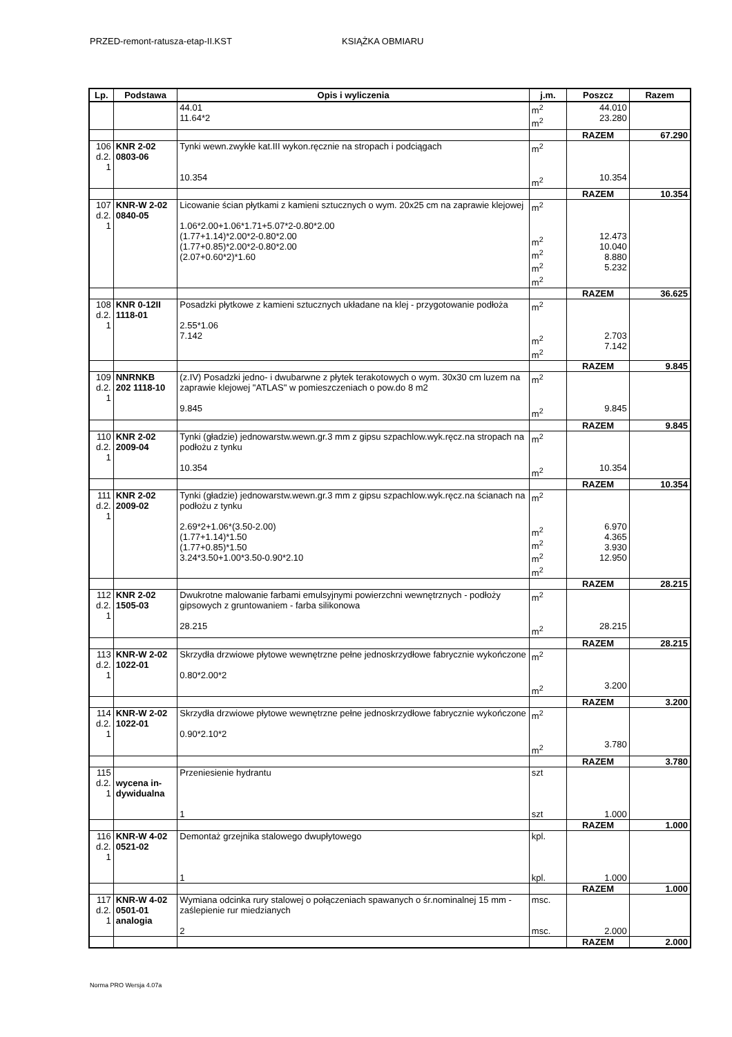PRZED-remont-ratusza-etap-II.KST KSIĄŻKA OBMIARU
| Lp. | Podstawa | Opis i wyliczenia | j.m. | Poszcz | Razem |
| --- | --- | --- | --- | --- | --- |
| | | 44.01 11.64*2 | m<sup>2</sup> m<sup>2</sup> | 44.010 23.280 | |
| | | | | RAZEM | 67.290 |
| 106 d.2. 1 | KNR 2-02 0803-06 | Tynki wewn.zwykłe kat.III wykon.ręcznie na stropach i podciągach 10.354 | m<sup>2</sup> m<sup>2</sup> | 10.354 | |
| | | | | RAZEM | 10.354 |
| 107 d.2. 1 | KNR-W 2-02 0840-05 | Licowanie ścian płytkami z kamieni sztucznych o wym. 20x25 cm na zaprawie klejowej 1.06*2.00+1.06*1.71+5.07*2-0.80*2.00 (1.77+1.14)*2.00*2-0.80*2.00 (1.77+0.85)*2.00*2-0.80*2.00 (2.07+0.60*2)*1.60 | m<sup>2</sup> m<sup>2</sup> m<sup>2</sup> m<sup>2</sup> m<sup>2</sup> | 12.473 10.040 8.880 5.232 | |
| | | | | RAZEM | 36.625 |
| 108 d.2. 1 | KNR 0-12II 1118-01 | Posadzki płytkowe z kamieni sztucznych układane na klej - przygotowanie podłoża 2.55*1.06 7.142 | m<sup>2</sup> m<sup>2</sup> m<sup>2</sup> | 2.703 7.142 | |
| | | | | RAZEM | 9.845 |
| 109 d.2. 1 | NNRNKB 202 1118-10 | (z.IV) Posadzki jedno- i dwubarwne z płytek terakotowych o wym. 30x30 cm luzem na zaprawie klejowej "ATLAS" w pomieszczeniach o pow.do 8 m2 9.845 | m<sup>2</sup> m<sup>2</sup> | 9.845 | |
| | | | | RAZEM | 9.845 |
| 110 d.2. 1 | KNR 2-02 2009-04 | Tynki (gładzie) jednowarstw.wewn.gr.3 mm z gipsu szpachlow.wyk.ręcz.na stropach na podłożu z tynku 10.354 | m<sup>2</sup> m<sup>2</sup> | 10.354 | |
| | | | | RAZEM | 10.354 |
| 111 d.2. 1 | KNR 2-02 2009-02 | Tynki (gładzie) jednowarstw.wewn.gr.3 mm z gipsu szpachlow.wyk.ręcz.na ścianach na podłożu z tynku 2.69*2+1.06*(3.50-2.00) (1.77+1.14)*1.50 (1.77+0.85)*1.50 3.24*3.50+1.00*3.50-0.90*2.10 | m<sup>2</sup> m<sup>2</sup> m<sup>2</sup> m<sup>2</sup> m<sup>2</sup> | 6.970 4.365 3.930 12.950 | |
| | | | | RAZEM | 28.215 |
| 112 d.2. 1 | KNR 2-02 1505-03 | Dwukrotne malowanie farbami emulsyjnymi powierzchni wewnętrznych - podłoży gipsowych z gruntowaniem - farba silikonowa 28.215 | m<sup>2</sup> m<sup>2</sup> | 28.215 | |
| | | | | RAZEM | 28.215 |
| 113 d.2. 1 | KNR-W 2-02 1022-01 | Skrzydła drzwiowe płytowe wewnętrzne pełne jednoskrzydłowe fabrycznie wykończone 0.80*2.00*2 | m<sup>2</sup> m<sup>2</sup> | 3.200 | |
| | | | | RAZEM | 3.200 |
| 114 d.2. 1 | KNR-W 2-02 1022-01 | Skrzydła drzwiowe płytowe wewnętrzne pełne jednoskrzydłowe fabrycznie wykończone 0.90*2.10*2 | m<sup>2</sup> m<sup>2</sup> | 3.780 | |
| | | | | RAZEM | 3.780 |
| 115 d.2. 1 | wycena in- dywidualna | Przeniesienie hydrantu 1 | szt szt | 1.000 | |
| | | | | RAZEM | 1.000 |
| 116 d.2. 1 | KNR-W 4-02 0521-02 | Demontaż grzejnika stalowego dwupłytowego 1 | kpl. kpl. | 1.000 | |
| | | | | RAZEM | 1.000 |
| 117 d.2. 1 | KNR-W 4-02 0501-01 analogia | Wymiana odcinka rury stalowej o połączeniach spawanych o śr.nominalnej 15 mm - zaślepienie rur miedzianych 2 | msc. msc. | 2.000 | |
| | | | | RAZEM | 2.000 |
Norma PRO Wersja 4.07a